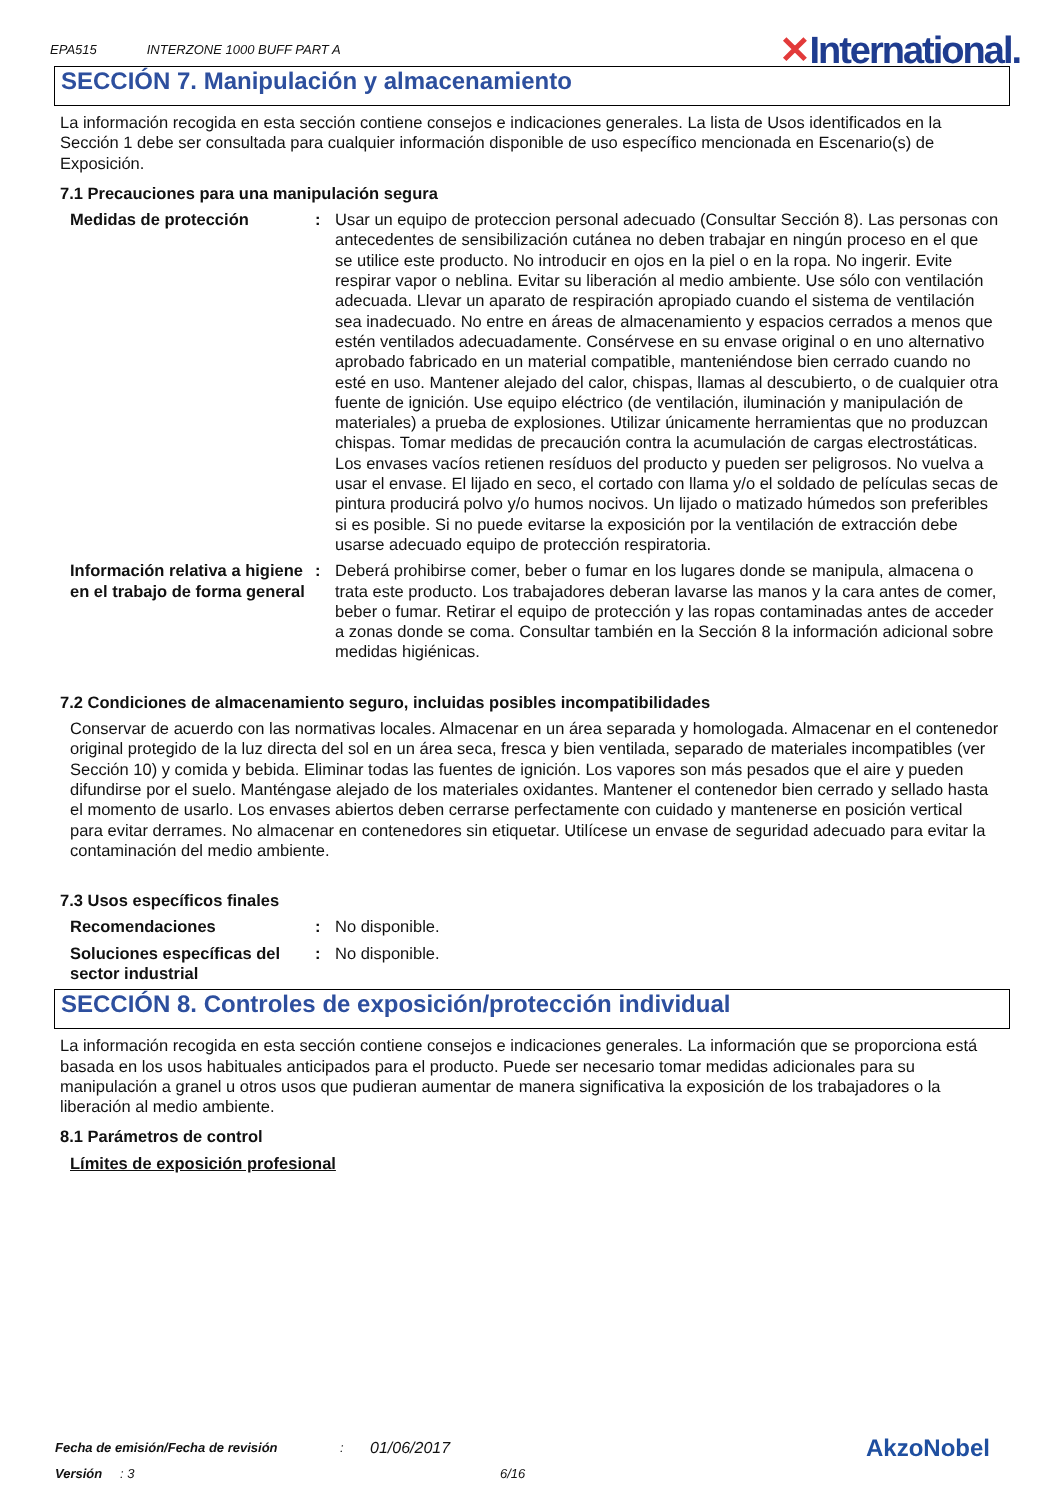EPA515 INTERZONE 1000 BUFF PART A
✕International.
SECCIÓN 7. Manipulación y almacenamiento
La información recogida en esta sección contiene consejos e indicaciones generales. La lista de Usos identificados en la Sección 1 debe ser consultada para cualquier información disponible de uso específico mencionada en Escenario(s) de Exposición.
7.1 Precauciones para una manipulación segura
Medidas de protección : Usar un equipo de proteccion personal adecuado (Consultar Sección 8). Las personas con antecedentes de sensibilización cutánea no deben trabajar en ningún proceso en el que se utilice este producto. No introducir en ojos en la piel o en la ropa. No ingerir. Evite respirar vapor o neblina. Evitar su liberación al medio ambiente. Use sólo con ventilación adecuada. Llevar un aparato de respiración apropiado cuando el sistema de ventilación sea inadecuado. No entre en áreas de almacenamiento y espacios cerrados a menos que estén ventilados adecuadamente. Consérvese en su envase original o en uno alternativo aprobado fabricado en un material compatible, manteniéndose bien cerrado cuando no esté en uso. Mantener alejado del calor, chispas, llamas al descubierto, o de cualquier otra fuente de ignición. Use equipo eléctrico (de ventilación, iluminación y manipulación de materiales) a prueba de explosiones. Utilizar únicamente herramientas que no produzcan chispas. Tomar medidas de precaución contra la acumulación de cargas electrostáticas. Los envases vacíos retienen resíduos del producto y pueden ser peligrosos. No vuelva a usar el envase. El lijado en seco, el cortado con llama y/o el soldado de películas secas de pintura producirá polvo y/o humos nocivos. Un lijado o matizado húmedos son preferibles si es posible. Si no puede evitarse la exposición por la ventilación de extracción debe usarse adecuado equipo de protección respiratoria.
Información relativa a higiene en el trabajo de forma general
: Deberá prohibirse comer, beber o fumar en los lugares donde se manipula, almacena o trata este producto. Los trabajadores deberan lavarse las manos y la cara antes de comer, beber o fumar. Retirar el equipo de protección y las ropas contaminadas antes de acceder a zonas donde se coma. Consultar también en la Sección 8 la información adicional sobre medidas higiénicas.
7.2 Condiciones de almacenamiento seguro, incluidas posibles incompatibilidades
Conservar de acuerdo con las normativas locales. Almacenar en un área separada y homologada. Almacenar en el contenedor original protegido de la luz directa del sol en un área seca, fresca y bien ventilada, separado de materiales incompatibles (ver Sección 10) y comida y bebida. Eliminar todas las fuentes de ignición. Los vapores son más pesados que el aire y pueden difundirse por el suelo. Manténgase alejado de los materiales oxidantes. Mantener el contenedor bien cerrado y sellado hasta el momento de usarlo. Los envases abiertos deben cerrarse perfectamente con cuidado y mantenerse en posición vertical para evitar derrames. No almacenar en contenedores sin etiquetar. Utilícese un envase de seguridad adecuado para evitar la contaminación del medio ambiente.
7.3 Usos específicos finales
Recomendaciones : No disponible.
Soluciones específicas del sector industrial
: No disponible.
SECCIÓN 8. Controles de exposición/protección individual
La información recogida en esta sección contiene consejos e indicaciones generales. La información que se proporciona está basada en los usos habituales anticipados para el producto. Puede ser necesario tomar medidas adicionales para su manipulación a granel u otros usos que pudieran aumentar de manera significativa la exposición de los trabajadores o la liberación al medio ambiente.
8.1 Parámetros de control
Límites de exposición profesional
Fecha de emisión/Fecha de revisión: 01/06/2017
Versión: 3 6/16
AkzoNobel